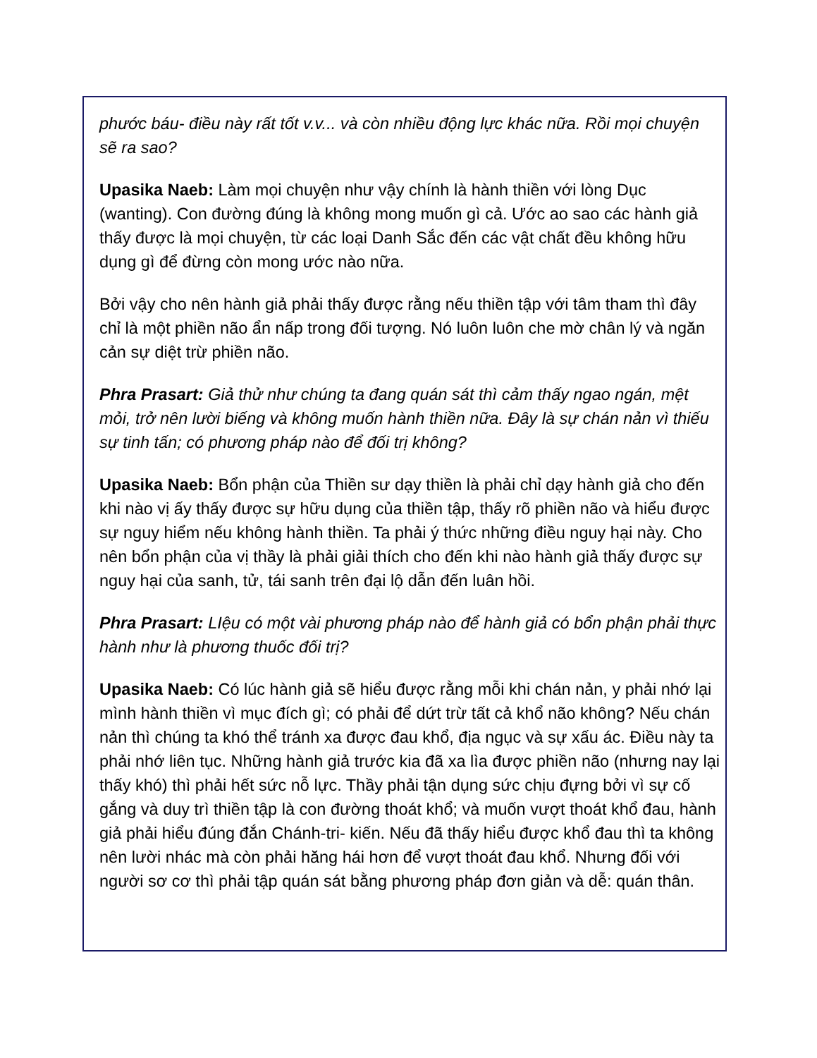phước báu- điều này rất tốt v.v... và còn nhiều động lực khác nữa. Rồi mọi chuyện sẽ ra sao?
Upasika Naeb: Làm mọi chuyện như vậy chính là hành thiền với lòng Dục (wanting). Con đường đúng là không mong muốn gì cả. Ước ao sao các hành giả thấy được là mọi chuyện, từ các loại Danh Sắc đến các vật chất đều không hữu dụng gì để đừng còn mong ước nào nữa.
Bởi vậy cho nên hành giả phải thấy được rằng nếu thiền tập với tâm tham thì đây chỉ là một phiền não ẩn nấp trong đối tượng. Nó luôn luôn che mờ chân lý và ngăn cản sự diệt trừ phiền não.
Phra Prasart: Giả thử như chúng ta đang quán sát thì cảm thấy ngao ngán, mệt mỏi, trở nên lười biếng và không muốn hành thiền nữa. Đây là sự chán nản vì thiếu sự tinh tấn; có phương pháp nào để đối trị không?
Upasika Naeb: Bổn phận của Thiền sư dạy thiền là phải chỉ dạy hành giả cho đến khi nào vị ấy thấy được sự hữu dụng của thiền tập, thấy rõ phiền não và hiểu được sự nguy hiểm nếu không hành thiền. Ta phải ý thức những điều nguy hại này. Cho nên bổn phận của vị thầy là phải giải thích cho đến khi nào hành giả thấy được sự nguy hại của sanh, tử, tái sanh trên đại lộ dẫn đến luân hồi.
Phra Prasart: LIệu có một vài phương pháp nào để hành giả có bổn phận phải thực hành như là phương thuốc đối trị?
Upasika Naeb: Có lúc hành giả sẽ hiểu được rằng mỗi khi chán nản, y phải nhớ lại mình hành thiền vì mục đích gì; có phải để dứt trừ tất cả khổ não không? Nếu chán nản thì chúng ta khó thể tránh xa được đau khổ, địa ngục và sự xấu ác. Điều này ta phải nhớ liên tục. Những hành giả trước kia đã xa lìa được phiền não (nhưng nay lại thấy khó) thì phải hết sức nỗ lực. Thầy phải tận dụng sức chịu đựng bởi vì sự cố gắng và duy trì thiền tập là con đường thoát khổ; và muốn vượt thoát khổ đau, hành giả phải hiểu đúng đắn Chánh-tri- kiến. Nếu đã thấy hiểu được khổ đau thì ta không nên lười nhác mà còn phải hăng hái hơn để vượt thoát đau khổ. Nhưng đối với người sơ cơ thì phải tập quán sát bằng phương pháp đơn giản và dễ: quán thân.